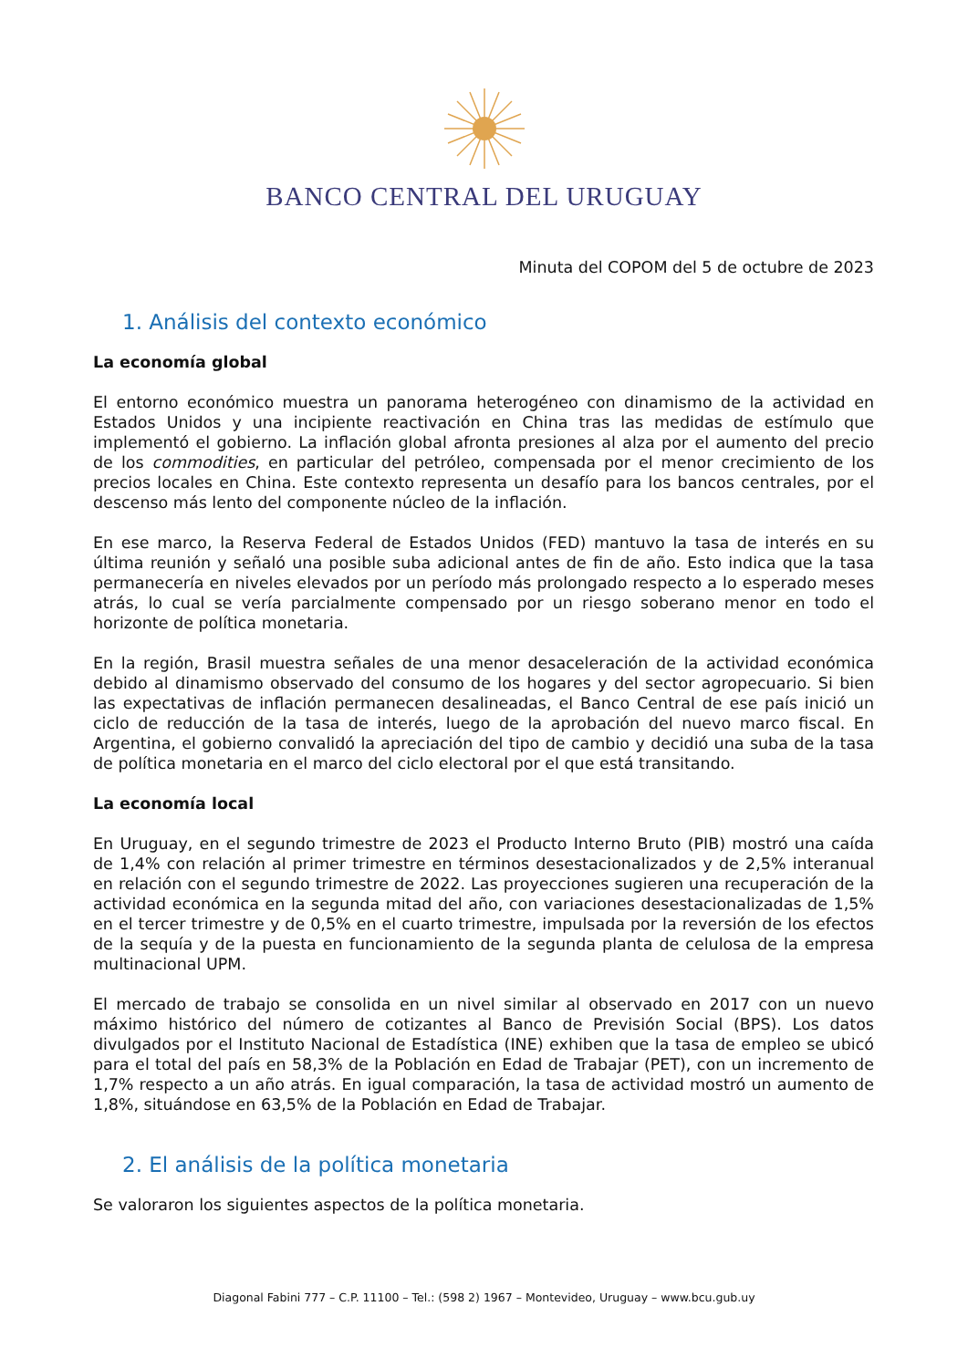BANCO CENTRAL DEL URUGUAY
Minuta del COPOM del 5 de octubre de 2023
1. Análisis del contexto económico
La economía global
El entorno económico muestra un panorama heterogéneo con dinamismo de la actividad en Estados Unidos y una incipiente reactivación en China tras las medidas de estímulo que implementó el gobierno. La inflación global afronta presiones al alza por el aumento del precio de los commodities, en particular del petróleo, compensada por el menor crecimiento de los precios locales en China. Este contexto representa un desafío para los bancos centrales, por el descenso más lento del componente núcleo de la inflación.
En ese marco, la Reserva Federal de Estados Unidos (FED) mantuvo la tasa de interés en su última reunión y señaló una posible suba adicional antes de fin de año. Esto indica que la tasa permanecería en niveles elevados por un período más prolongado respecto a lo esperado meses atrás, lo cual se vería parcialmente compensado por un riesgo soberano menor en todo el horizonte de política monetaria.
En la región, Brasil muestra señales de una menor desaceleración de la actividad económica debido al dinamismo observado del consumo de los hogares y del sector agropecuario. Si bien las expectativas de inflación permanecen desalineadas, el Banco Central de ese país inició un ciclo de reducción de la tasa de interés, luego de la aprobación del nuevo marco fiscal. En Argentina, el gobierno convalidó la apreciación del tipo de cambio y decidió una suba de la tasa de política monetaria en el marco del ciclo electoral por el que está transitando.
La economía local
En Uruguay, en el segundo trimestre de 2023 el Producto Interno Bruto (PIB) mostró una caída de 1,4% con relación al primer trimestre en términos desestacionalizados y de 2,5% interanual en relación con el segundo trimestre de 2022. Las proyecciones sugieren una recuperación de la actividad económica en la segunda mitad del año, con variaciones desestacionalizadas de 1,5% en el tercer trimestre y de 0,5% en el cuarto trimestre, impulsada por la reversión de los efectos de la sequía y de la puesta en funcionamiento de la segunda planta de celulosa de la empresa multinacional UPM.
El mercado de trabajo se consolida en un nivel similar al observado en 2017 con un nuevo máximo histórico del número de cotizantes al Banco de Previsión Social (BPS). Los datos divulgados por el Instituto Nacional de Estadística (INE) exhiben que la tasa de empleo se ubicó para el total del país en 58,3% de la Población en Edad de Trabajar (PET), con un incremento de 1,7% respecto a un año atrás. En igual comparación, la tasa de actividad mostró un aumento de 1,8%, situándose en 63,5% de la Población en Edad de Trabajar.
2. El análisis de la política monetaria
Se valoraron los siguientes aspectos de la política monetaria.
Diagonal Fabini 777 – C.P. 11100 – Tel.: (598 2) 1967 – Montevideo, Uruguay – www.bcu.gub.uy